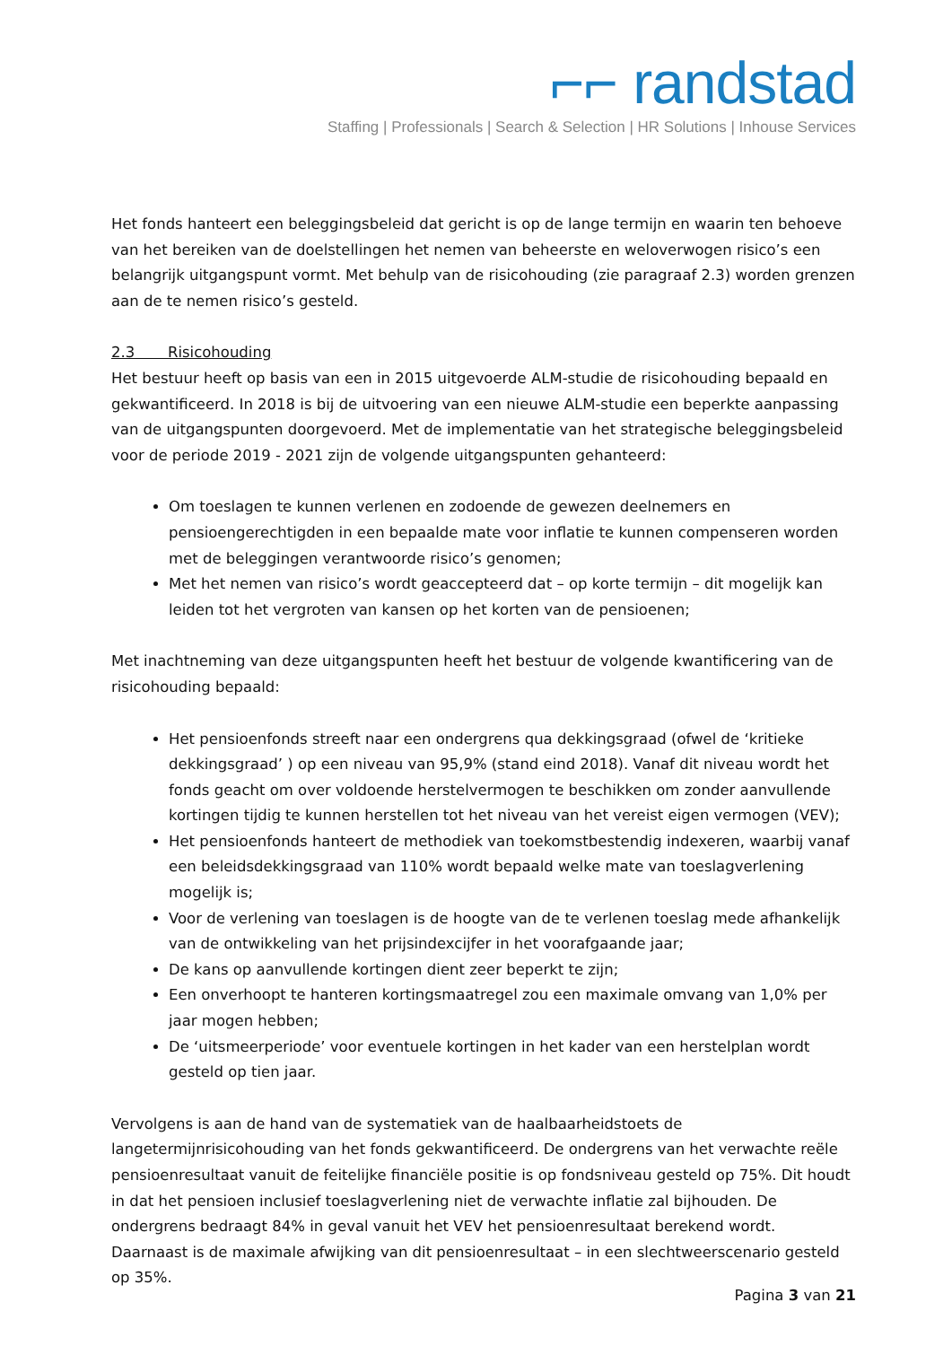⌐⌐ randstad
Staffing | Professionals | Search & Selection | HR Solutions | Inhouse Services
Het fonds hanteert een beleggingsbeleid dat gericht is op de lange termijn en waarin ten behoeve van het bereiken van de doelstellingen het nemen van beheerste en weloverwogen risico’s een belangrijk uitgangspunt vormt. Met behulp van de risicohouding (zie paragraaf 2.3) worden grenzen aan de te nemen risico’s gesteld.
2.3 Risicohouding
Het bestuur heeft op basis van een in 2015 uitgevoerde ALM-studie de risicohouding bepaald en gekwantificeerd. In 2018 is bij de uitvoering van een nieuwe ALM-studie een beperkte aanpassing van de uitgangspunten doorgevoerd. Met de implementatie van het strategische beleggingsbeleid voor de periode 2019 - 2021 zijn de volgende uitgangspunten gehanteerd:
Om toeslagen te kunnen verlenen en zodoende de gewezen deelnemers en pensioengerechtigden in een bepaalde mate voor inflatie te kunnen compenseren worden met de beleggingen verantwoorde risico’s genomen;
Met het nemen van risico’s wordt geaccepteerd dat – op korte termijn – dit mogelijk kan leiden tot het vergroten van kansen op het korten van de pensioenen;
Met inachtneming van deze uitgangspunten heeft het bestuur de volgende kwantificering van de risicohouding bepaald:
Het pensioenfonds streeft naar een ondergrens qua dekkingsgraad (ofwel de ‘kritieke dekkingsgraad’ ) op een niveau van 95,9% (stand eind 2018). Vanaf dit niveau wordt het fonds geacht om over voldoende herstelvermogen te beschikken om zonder aanvullende kortingen tijdig te kunnen herstellen tot het niveau van het vereist eigen vermogen (VEV);
Het pensioenfonds hanteert de methodiek van toekomstbestendig indexeren, waarbij vanaf een beleidsdekkingsgraad van 110% wordt bepaald welke mate van toeslagverlening mogelijk is;
Voor de verlening van toeslagen is de hoogte van de te verlenen toeslag mede afhankelijk van de ontwikkeling van het prijsindexcijfer in het voorafgaande jaar;
De kans op aanvullende kortingen dient zeer beperkt te zijn;
Een onverhoopt te hanteren kortingsmaatregel zou een maximale omvang van 1,0% per jaar mogen hebben;
De ‘uitsmeerperiode’ voor eventuele kortingen in het kader van een herstelplan wordt gesteld op tien jaar.
Vervolgens is aan de hand van de systematiek van de haalbaarheidstoets de langetermijnrisicohouding van het fonds gekwantificeerd. De ondergrens van het verwachte reële pensioenresultaat vanuit de feitelijke financiële positie is op fondsniveau gesteld op 75%. Dit houdt in dat het pensioen inclusief toeslagverlening niet de verwachte inflatie zal bijhouden. De ondergrens bedraagt 84% in geval vanuit het VEV het pensioenresultaat berekend wordt. Daarnaast is de maximale afwijking van dit pensioenresultaat – in een slechtweerscenario gesteld op 35%.
Pagina 3 van 21